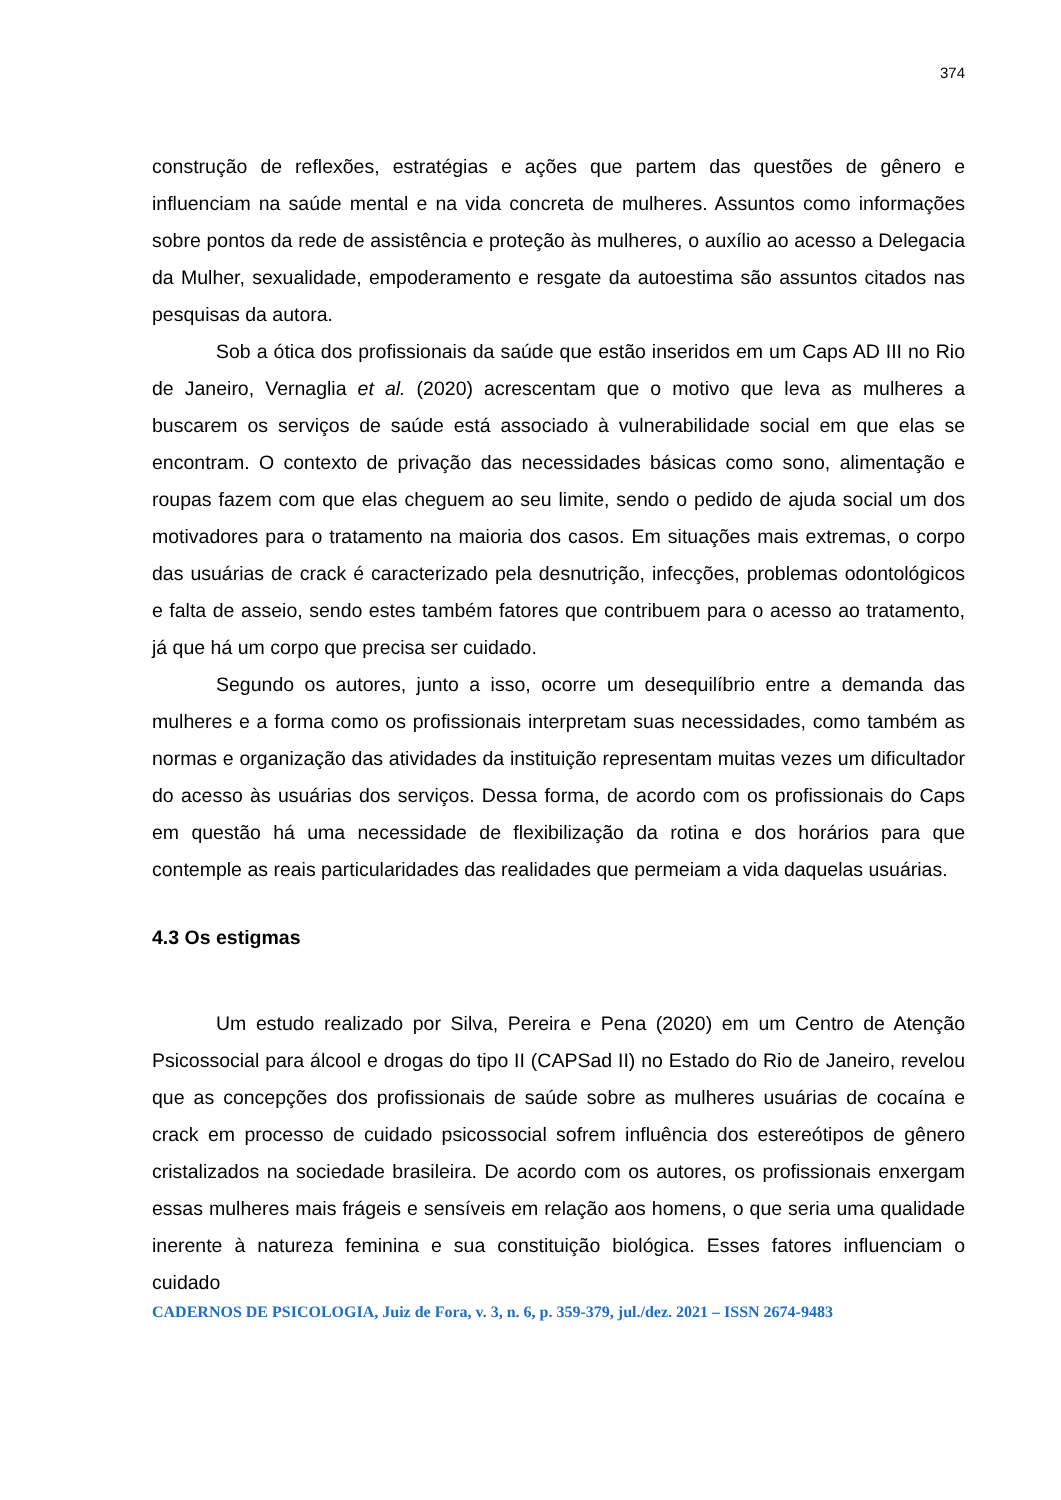374
construção de reflexões, estratégias e ações que partem das questões de gênero e influenciam na saúde mental e na vida concreta de mulheres. Assuntos como informações sobre pontos da rede de assistência e proteção às mulheres, o auxílio ao acesso a Delegacia da Mulher, sexualidade, empoderamento e resgate da autoestima são assuntos citados nas pesquisas da autora.
Sob a ótica dos profissionais da saúde que estão inseridos em um Caps AD III no Rio de Janeiro, Vernaglia et al. (2020) acrescentam que o motivo que leva as mulheres a buscarem os serviços de saúde está associado à vulnerabilidade social em que elas se encontram. O contexto de privação das necessidades básicas como sono, alimentação e roupas fazem com que elas cheguem ao seu limite, sendo o pedido de ajuda social um dos motivadores para o tratamento na maioria dos casos. Em situações mais extremas, o corpo das usuárias de crack é caracterizado pela desnutrição, infecções, problemas odontológicos e falta de asseio, sendo estes também fatores que contribuem para o acesso ao tratamento, já que há um corpo que precisa ser cuidado.
Segundo os autores, junto a isso, ocorre um desequilíbrio entre a demanda das mulheres e a forma como os profissionais interpretam suas necessidades, como também as normas e organização das atividades da instituição representam muitas vezes um dificultador do acesso às usuárias dos serviços. Dessa forma, de acordo com os profissionais do Caps em questão há uma necessidade de flexibilização da rotina e dos horários para que contemple as reais particularidades das realidades que permeiam a vida daquelas usuárias.
4.3 Os estigmas
Um estudo realizado por Silva, Pereira e Pena (2020) em um Centro de Atenção Psicossocial para álcool e drogas do tipo II (CAPSad II) no Estado do Rio de Janeiro, revelou que as concepções dos profissionais de saúde sobre as mulheres usuárias de cocaína e crack em processo de cuidado psicossocial sofrem influência dos estereótipos de gênero cristalizados na sociedade brasileira. De acordo com os autores, os profissionais enxergam essas mulheres mais frágeis e sensíveis em relação aos homens, o que seria uma qualidade inerente à natureza feminina e sua constituição biológica. Esses fatores influenciam o cuidado
CADERNOS DE PSICOLOGIA, Juiz de Fora, v. 3, n. 6, p. 359-379, jul./dez. 2021 – ISSN 2674-9483